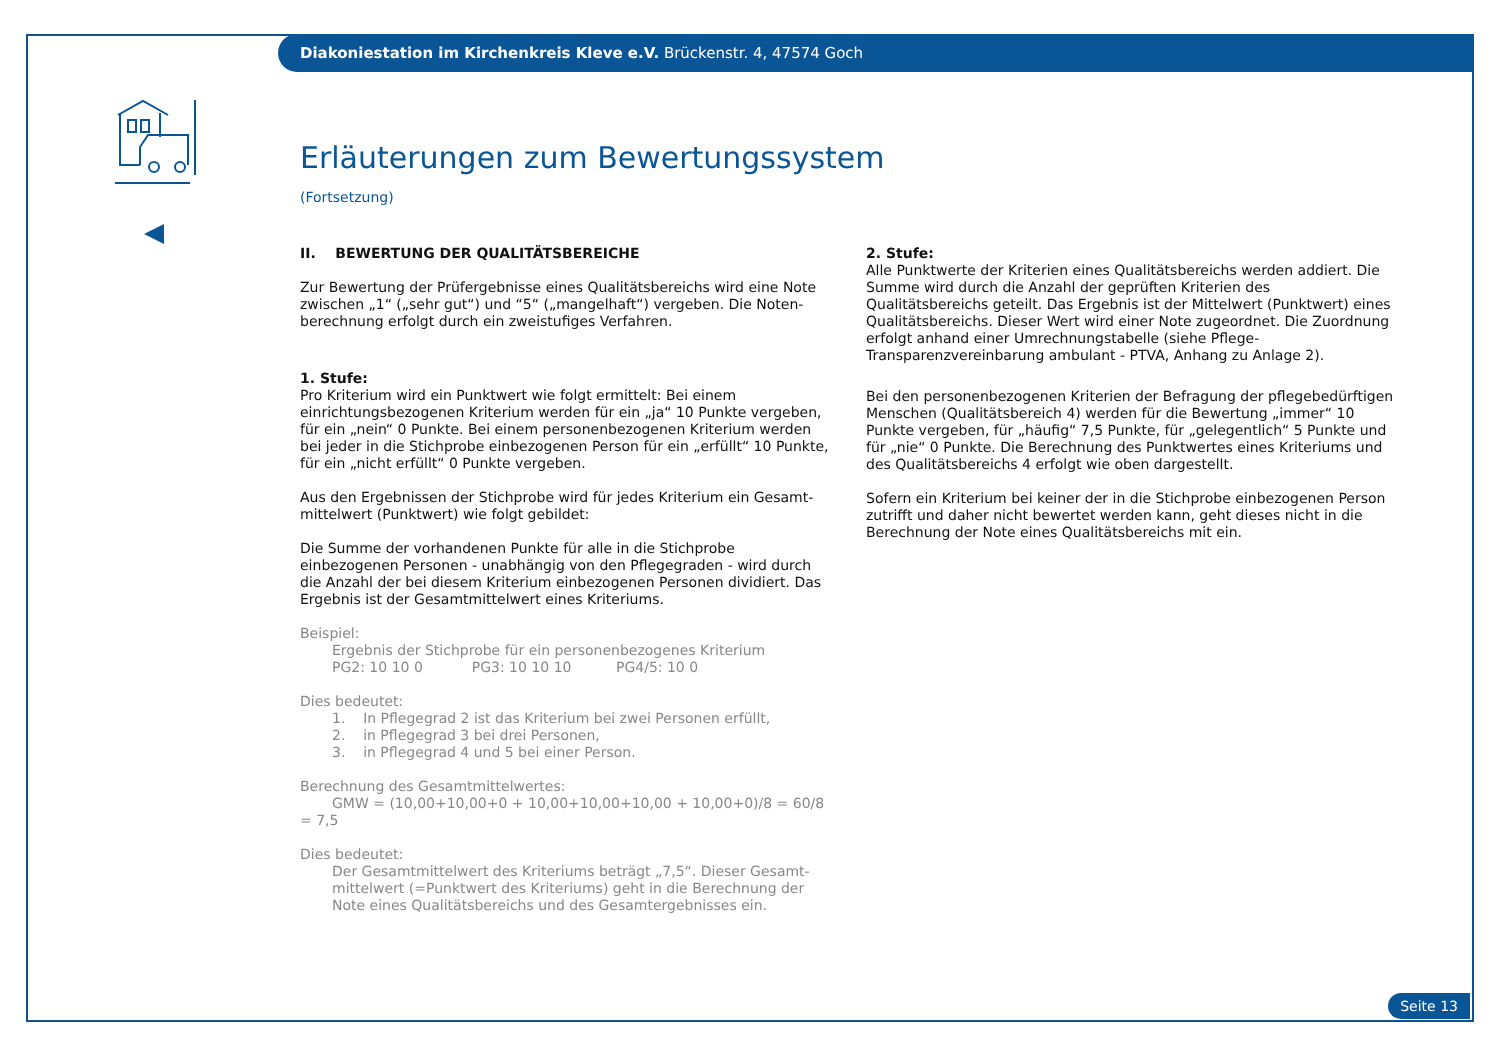Diakoniestation im Kirchenkreis Kleve e.V. Brückenstr. 4, 47574 Goch
Erläuterungen zum Bewertungssystem
(Fortsetzung)
II. BEWERTUNG DER QUALITÄTSBEREICHE
Zur Bewertung der Prüfergebnisse eines Qualitätsbereichs wird eine Note zwischen „1“ („sehr gut“) und “5“ („mangelhaft“) vergeben. Die Noten­berechnung erfolgt durch ein zweistufiges Verfahren.
1. Stufe:
Pro Kriterium wird ein Punktwert wie folgt ermittelt: Bei einem einrichtungs­bezogenen Kriterium werden für ein „ja“ 10 Punkte vergeben, für ein „nein“ 0 Punkte. Bei einem personenbezogenen Kriterium werden bei jeder in die Stichprobe einbezogenen Person für ein „erfüllt“ 10 Punkte, für ein „nicht erfüllt“ 0 Punkte vergeben.
Aus den Ergebnissen der Stichprobe wird für jedes Kriterium ein Gesamt­mittelwert (Punktwert) wie folgt gebildet:
Die Summe der vorhandenen Punkte für alle in die Stichprobe einbezogenen Personen - unabhängig von den Pflegegraden - wird durch die Anzahl der bei diesem Kriterium einbezogenen Personen dividiert. Das Ergebnis ist der Gesamtmittelwert eines Kriteriums.
Beispiel:
Ergebnis der Stichprobe für ein personenbezogenes Kriterium
PG2: 10 10 0 PG3: 10 10 10 PG4/5: 10 0
Dies bedeutet:
1. In Pflegegrad 2 ist das Kriterium bei zwei Personen erfüllt,
2. in Pflegegrad 3 bei drei Personen,
3. in Pflegegrad 4 und 5 bei einer Person.
Berechnung des Gesamtmittelwertes:
GMW = (10,00+10,00+0 + 10,00+10,00+10,00 + 10,00+0)/8 = 60/8 = 7,5
Dies bedeutet:
Der Gesamtmittelwert des Kriteriums beträgt „7,5“. Dieser Gesamt­mittelwert (=Punktwert des Kriteriums) geht in die Berechnung der Note eines Qualitätsbereichs und des Gesamtergebnisses ein.
2. Stufe:
Alle Punktwerte der Kriterien eines Qualitätsbereichs werden addiert. Die Summe wird durch die Anzahl der geprüften Kriterien des Qualitätsbereichs geteilt. Das Ergebnis ist der Mittelwert (Punktwert) eines Qualitätsbereichs. Dieser Wert wird einer Note zugeordnet. Die Zuordnung erfolgt anhand einer Umrechnungstabelle (siehe Pflege-Transparenzvereinbarung ambulant - PTVA, Anhang zu Anlage 2).
Bei den personenbezogenen Kriterien der Befragung der pflegebedürftigen Menschen (Qualitätsbereich 4) werden für die Bewertung „immer“ 10 Punkte vergeben, für „häufig“ 7,5 Punkte, für „gelegentlich“ 5 Punkte und für „nie“ 0 Punkte. Die Berechnung des Punktwertes eines Kriteriums und des Qualitätsbereichs 4 erfolgt wie oben dargestellt.
Sofern ein Kriterium bei keiner der in die Stichprobe einbezogenen Person zutrifft und daher nicht bewertet werden kann, geht dieses nicht in die Berechnung der Note eines Qualitätsbereichs mit ein.
Seite 13